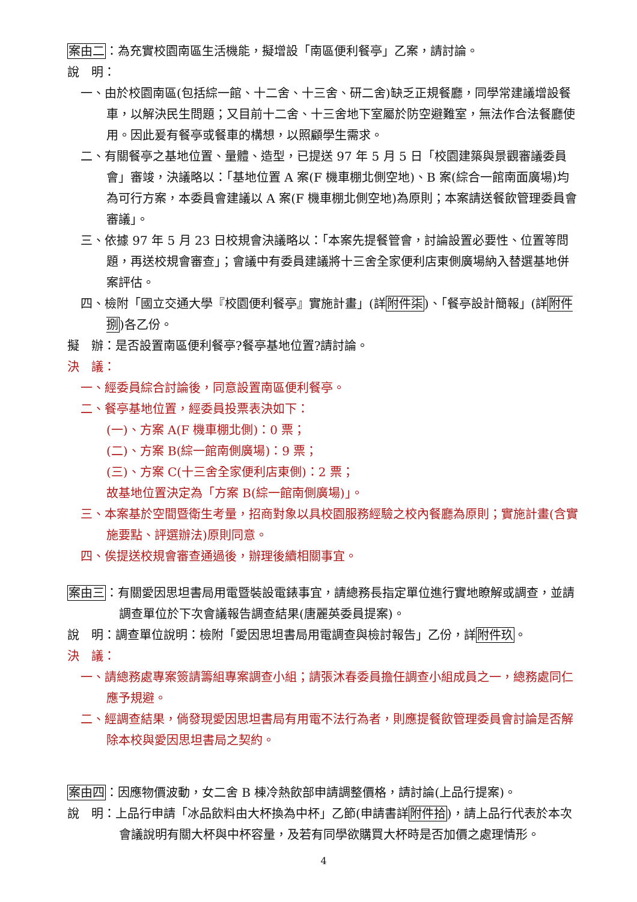案由二：為充實校園南區生活機能，擬增設「南區便利餐亭」乙案，請討論。
說　明：
一、由於校園南區(包括綜一館、十二舍、十三舍、研二舍)缺乏正規餐廳，同學常建議增設餐車，以解決民生問題；又目前十二舍、十三舍地下室屬於防空避難室，無法作合法餐廳使用。因此爰有餐亭或餐車的構想，以照顧學生需求。
二、有關餐亭之基地位置、量體、造型，已提送 97 年 5 月 5 日「校園建築與景觀審議委員會」審竣，決議略以：「基地位置 A 案(F 機車棚北側空地)、B 案(綜合一館南面廣場)均為可行方案，本委員會建議以 A 案(F 機車棚北側空地)為原則；本案請送餐飲管理委員會審議」。
三、依據 97 年 5 月 23 日校規會決議略以：「本案先提餐管會，討論設置必要性、位置等問題，再送校規會審查」；會議中有委員建議將十三舍全家便利店東側廣場納入替選基地併案評估。
四、檢附「國立交通大學『校園便利餐亭』實施計畫」(詳附件柒)、「餐亭設計簡報」(詳附件捌)各乙份。
擬　辦：是否設置南區便利餐亭?餐亭基地位置?請討論。
決　議：
一、經委員綜合討論後，同意設置南區便利餐亭。
二、餐亭基地位置，經委員投票表決如下：
(一)、方案 A(F 機車棚北側)：0 票；
(二)、方案 B(綜一館南側廣場)：9 票；
(三)、方案 C(十三舍全家便利店東側)：2 票；
故基地位置決定為「方案 B(綜一館南側廣場)」。
三、本案基於空間暨衛生考量，招商對象以具校園服務經驗之校內餐廳為原則；實施計畫(含實施要點、評選辦法)原則同意。
四、俟提送校規會審查通過後，辦理後續相關事宜。
案由三：有關愛因思坦書局用電暨裝設電錶事宜，請總務長指定單位進行實地瞭解或調查，並請調查單位於下次會議報告調查結果(唐麗英委員提案)。
說　明：調查單位說明：檢附「愛因思坦書局用電調查與檢討報告」乙份，詳附件玖。
決　議：
一、請總務處專案簽請籌組專案調查小組；請張沐春委員擔任調查小組成員之一，總務處同仁應予規避。
二、經調查結果，倘發現愛因思坦書局有用電不法行為者，則應提餐飲管理委員會討論是否解除本校與愛因思坦書局之契約。
案由四：因應物價波動，女二舍 B 棟冷熱飲部申請調整價格，請討論(上品行提案)。
說　明：上品行申請「冰品飲料由大杯換為中杯」乙節(申請書詳附件拾)，請上品行代表於本次會議說明有關大杯與中杯容量，及若有同學欲購買大杯時是否加價之處理情形。
4